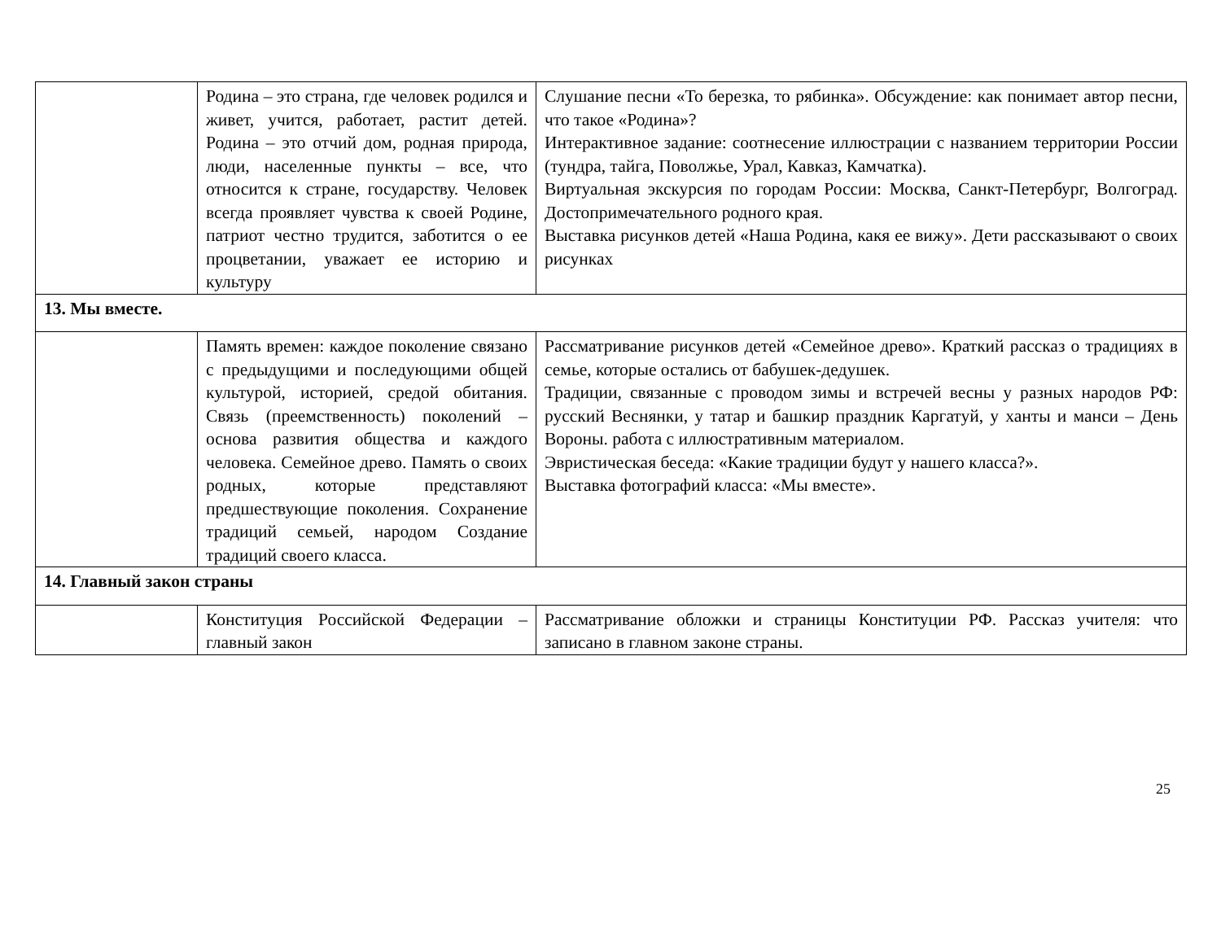| | Родина – это страна, где человек родился и живет, учится, работает, растит детей. Родина – это отчий дом, родная природа, люди, населенные пункты – все, что относится к стране, государству. Человек всегда проявляет чувства к своей Родине, патриот честно трудится, заботится о ее процветании, уважает ее историю и культуру | Слушание песни «То березка, то рябинка». Обсуждение: как понимает автор песни, что такое «Родина»? Интерактивное задание: соотнесение иллюстрации с названием территории России (тундра, тайга, Поволжье, Урал, Кавказ, Камчатка). Виртуальная экскурсия по городам России: Москва, Санкт-Петербург, Волгоград. Достопримечательного родного края. Выставка рисунков детей «Наша Родина, какя ее вижу». Дети рассказывают о своих рисунках |
| 13. Мы вместе. | | |
| | Память времен: каждое поколение связано с предыдущими и последующими общей культурой, историей, средой обитания. Связь (преемственность) поколений – основа развития общества и каждого человека. Семейное древо. Память о своих родных, которые представляют предшествующие поколения. Сохранение традиций семьей, народом Создание традиций своего класса. | Рассматривание рисунков детей «Семейное древо». Краткий рассказ о традициях в семье, которые остались от бабушек-дедушек. Традиции, связанные с проводом зимы и встречей весны у разных народов РФ: русский Веснянки, у татар и башкир праздник Каргатуй, у ханты и манси – День Вороны. работа с иллюстративным материалом. Эвристическая беседа: «Какие традиции будут у нашего класса?». Выставка фотографий класса: «Мы вместе». |
| 14. Главный закон страны | | |
| | Конституция Российской Федерации – главный закон | Рассматривание обложки и страницы Конституции РФ. Рассказ учителя: что записано в главном законе страны. |
25